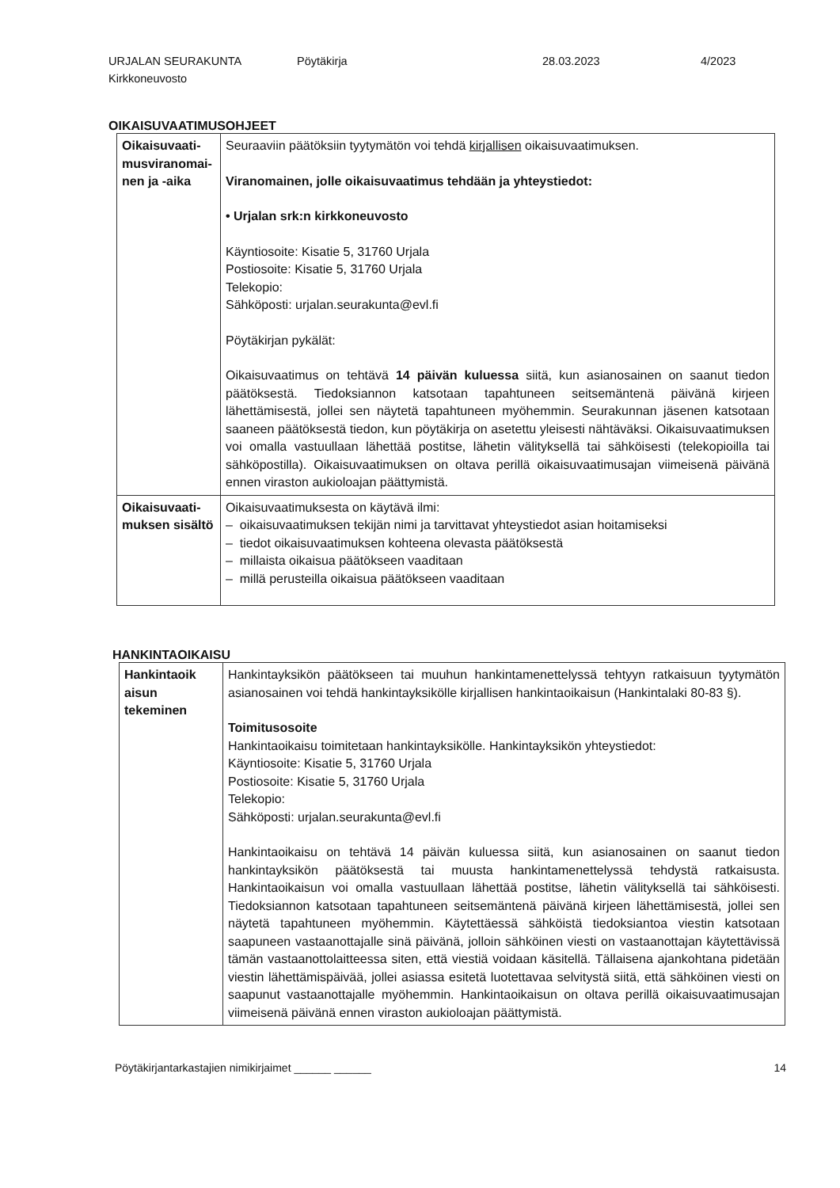URJALAN SEURAKUNTA
Kirkkoneuvosto
Pöytäkirja 28.03.2023 4/2023
OIKAISUVAATIMUSOHJEET
| Oikaisuvaati-musviranomai-nen ja -aika | Seuraaviin päätöksiin tyytymätön voi tehdä kirjallisen oikaisuvaatimuksen. Viranomainen, jolle oikaisuvaatimus tehdään ja yhteystiedot: • Urjalan srk:n kirkkoneuvosto Käyntiosoite: Kisatie 5, 31760 Urjala Postiosoite: Kisatie 5, 31760 Urjala Telekopio: Sähköposti: urjalan.seurakunta@evl.fi Pöytäkirjan pykälät: Oikaisuvaatimus on tehtävä 14 päivän kuluessa siitä, kun asianosainen on saanut tiedon päätöksestä. Tiedoksiannon katsotaan tapahtuneen seitsemäntenä päivänä kirjeen lähettämisestä, jollei sen näytetä tapahtuneen myöhemmin. Seurakunnan jäsenen katsotaan saaneen päätöksestä tiedon, kun pöytäkirja on asetettu yleisesti nähtäväksi. Oikaisuvaatimuksen voi omalla vastuullaan lähettää postitse, lähetin välityksellä tai sähköisesti (telekopioilla tai sähköpostilla). Oikaisuvaatimuksen on oltava perillä oikaisuvaatimusajan viimeisenä päivänä ennen viraston aukioloajan päättymistä. |
| Oikaisuvaati-muksen sisältö | Oikaisuvaatimuksesta on käytävä ilmi: – oikaisuvaatimuksen tekijän nimi ja tarvittavat yhteystiedot asian hoitamiseksi – tiedot oikaisuvaatimuksen kohteena olevasta päätöksestä – millaista oikaisua päätökseen vaaditaan – millä perusteilla oikaisua päätökseen vaaditaan |
HANKINTAOIKAISU
| Hankintaoik aisun tekeminen | Hankintayksikön päätökseen tai muuhun hankintamenettelyssä tehtyyn ratkaisuun tyytymätön asianosainen voi tehdä hankintayksikölle kirjallisen hankintaoikaisun (Hankintalaki 80-83 §). Toimitusosoite Hankintaoikaisu toimitetaan hankintayksikölle. Hankintayksikön yhteystiedot: Käyntiosoite: Kisatie 5, 31760 Urjala Postiosoite: Kisatie 5, 31760 Urjala Telekopio: Sähköposti: urjalan.seurakunta@evl.fi Hankintaoikaisu on tehtävä 14 päivän kuluessa siitä, kun asianosainen on saanut tiedon hankintayksikön päätöksestä tai muusta hankintamenettelyssä tehdystä ratkaisusta. Hankintaoikaisun voi omalla vastuullaan lähettää postitse, lähetin välityksellä tai sähköisesti. Tiedoksiannon katsotaan tapahtuneen seitsemäntenä päivänä kirjeen lähettämisestä, jollei sen näytetä tapahtuneen myöhemmin. Käytettäessä sähköistä tiedoksiantoa viestin katsotaan saapuneen vastaanottajalle sinä päivänä, jolloin sähköinen viesti on vastaanottajan käytettävissä tämän vastaanottolaitteessa siten, että viestiä voidaan käsitellä. Tällaisena ajankohtana pidetään viestin lähettämispäivää, jollei asiassa esitetä luotettavaa selvitystä siitä, että sähköinen viesti on saapunut vastaanottajalle myöhemmin. Hankintaoikaisun on oltava perillä oikaisuvaatimusajan viimeisenä päivänä ennen viraston aukioloajan päättymistä. |
Pöytäkirjantarkastajien nimikirjaimet ______ ______ 14